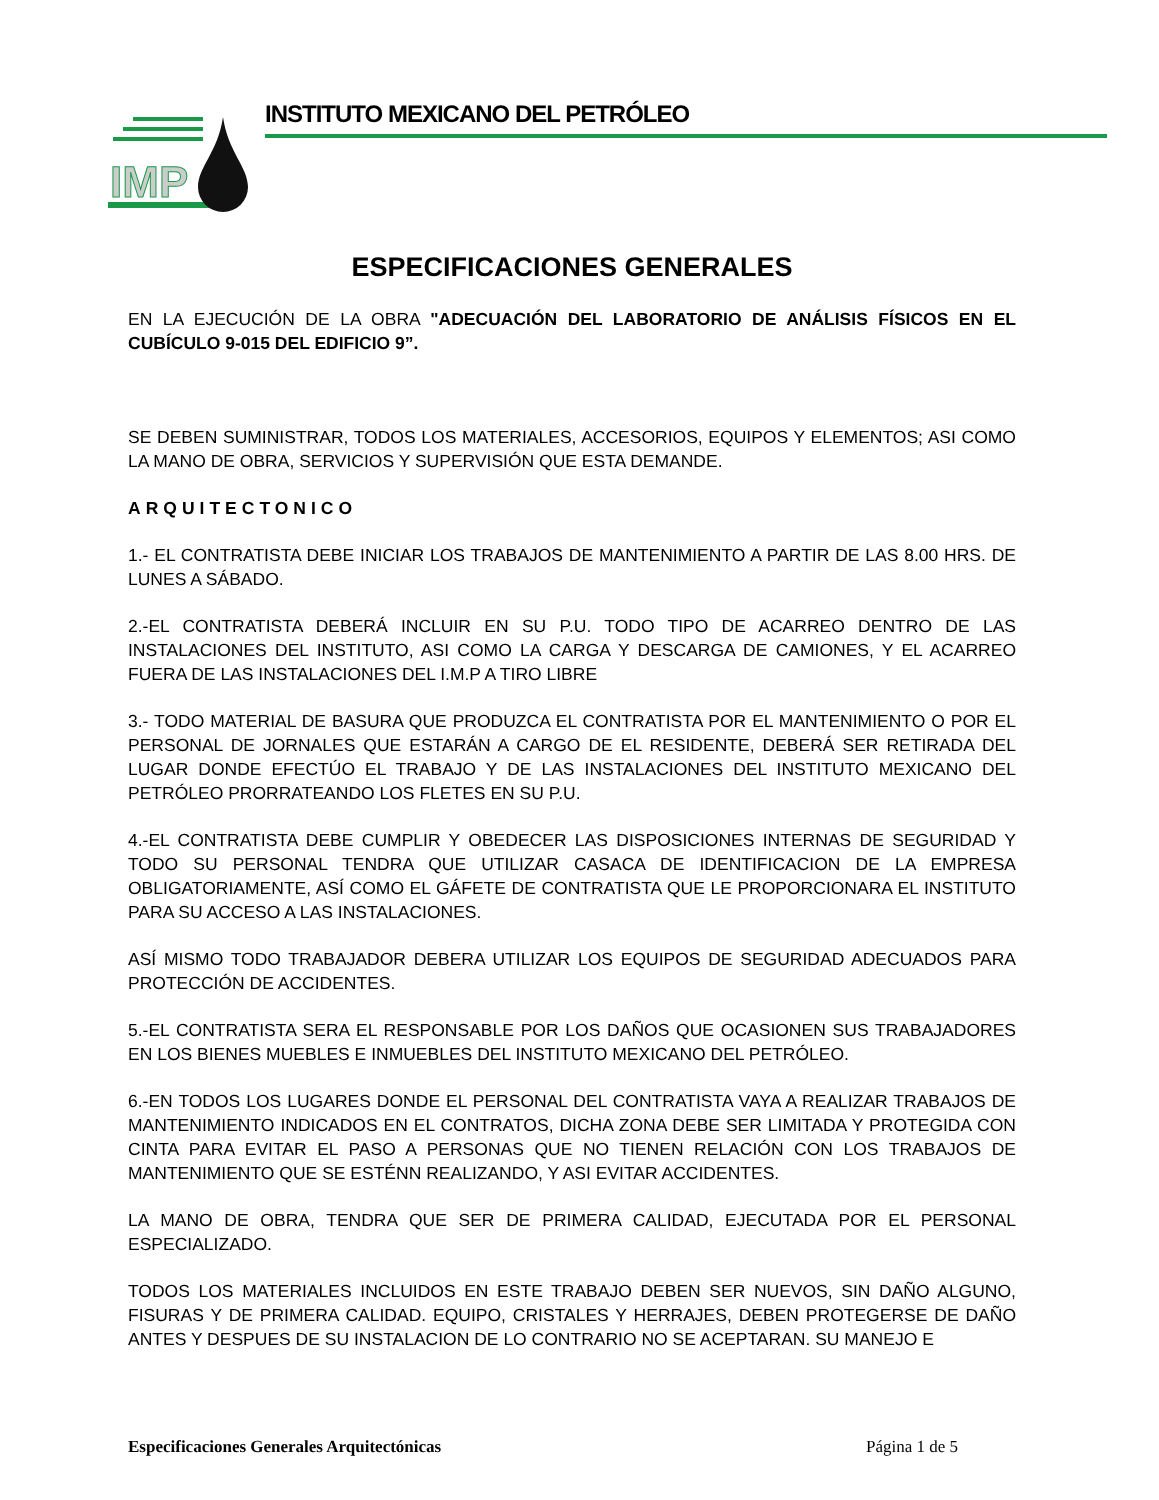IMP
INSTITUTO MEXICANO DEL PETRÓLEO
ESPECIFICACIONES GENERALES
EN LA EJECUCIÓN DE LA OBRA "ADECUACIÓN DEL LABORATORIO DE ANÁLISIS FÍSICOS EN EL CUBÍCULO 9-015 DEL EDIFICIO 9”.
SE DEBEN SUMINISTRAR, TODOS LOS MATERIALES, ACCESORIOS, EQUIPOS Y ELEMENTOS; ASI COMO LA MANO DE OBRA, SERVICIOS Y SUPERVISIÓN QUE ESTA DEMANDE.
ARQUITECTONICO
1.- EL CONTRATISTA DEBE INICIAR LOS TRABAJOS DE MANTENIMIENTO A PARTIR DE LAS 8.00 HRS. DE LUNES A SÁBADO.
2.-EL CONTRATISTA DEBERÁ INCLUIR EN SU P.U. TODO TIPO DE ACARREO DENTRO DE LAS INSTALACIONES DEL INSTITUTO, ASI COMO LA CARGA Y DESCARGA DE CAMIONES, Y EL ACARREO FUERA DE LAS INSTALACIONES DEL I.M.P A TIRO LIBRE
3.- TODO MATERIAL DE BASURA QUE PRODUZCA EL CONTRATISTA POR EL MANTENIMIENTO O POR EL PERSONAL DE JORNALES QUE ESTARÁN A CARGO DE EL RESIDENTE, DEBERÁ SER RETIRADA DEL LUGAR DONDE EFECTÚO EL TRABAJO Y DE LAS INSTALACIONES DEL INSTITUTO MEXICANO DEL PETRÓLEO PRORRATEANDO LOS FLETES EN SU P.U.
4.-EL CONTRATISTA DEBE CUMPLIR Y OBEDECER LAS DISPOSICIONES INTERNAS DE SEGURIDAD Y TODO SU PERSONAL TENDRA QUE UTILIZAR CASACA DE IDENTIFICACION DE LA EMPRESA OBLIGATORIAMENTE, ASÍ COMO EL GÁFETE DE CONTRATISTA QUE LE PROPORCIONARA EL INSTITUTO PARA SU ACCESO A LAS INSTALACIONES.
ASÍ MISMO TODO TRABAJADOR DEBERA UTILIZAR LOS EQUIPOS DE SEGURIDAD ADECUADOS PARA PROTECCIÓN DE ACCIDENTES.
5.-EL CONTRATISTA SERA EL RESPONSABLE POR LOS DAÑOS QUE OCASIONEN SUS TRABAJADORES EN LOS BIENES MUEBLES E INMUEBLES DEL INSTITUTO MEXICANO DEL PETRÓLEO.
6.-EN TODOS LOS LUGARES DONDE EL PERSONAL DEL CONTRATISTA VAYA A REALIZAR TRABAJOS DE MANTENIMIENTO INDICADOS EN EL CONTRATOS, DICHA ZONA DEBE SER LIMITADA Y PROTEGIDA CON CINTA PARA EVITAR EL PASO A PERSONAS QUE NO TIENEN RELACIÓN CON LOS TRABAJOS DE MANTENIMIENTO QUE SE ESTÉNN REALIZANDO, Y ASI EVITAR ACCIDENTES.
LA MANO DE OBRA, TENDRA QUE SER DE PRIMERA CALIDAD, EJECUTADA POR EL PERSONAL ESPECIALIZADO.
TODOS LOS MATERIALES INCLUIDOS EN ESTE TRABAJO DEBEN SER NUEVOS, SIN DAÑO ALGUNO, FISURAS Y DE PRIMERA CALIDAD. EQUIPO, CRISTALES Y HERRAJES, DEBEN PROTEGERSE DE DAÑO ANTES Y DESPUES DE SU INSTALACION DE LO CONTRARIO NO SE ACEPTARAN. SU MANEJO E
Especificaciones Generales Arquitectónicas Página 1 de 5